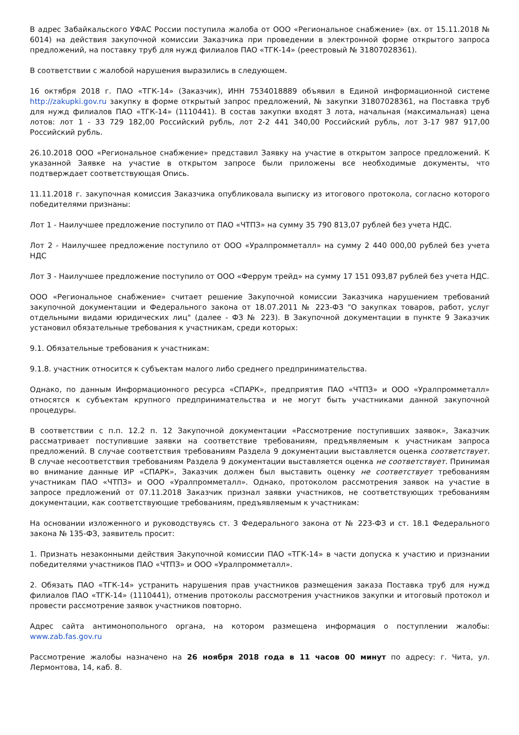В адрес Забайкальского УФАС России поступила жалоба от ООО «Региональное снабжение» (вх. от 15.11.2018 № 6014) на действия закупочной комиссии Заказчика при проведении в электронной форме открытого запроса предложений, на поставку труб для нужд филиалов ПАО «ТГК-14» (реестровый № 31807028361).
В соответствии с жалобой нарушения выразились в следующем.
16 октября 2018 г. ПАО «ТГК-14» (Заказчик), ИНН 7534018889 объявил в Единой информационной системе http://zakupki.gov.ru закупку в форме открытый запрос предложений, № закупки 31807028361, на Поставка труб для нужд филиалов ПАО «ТГК-14» (1110441). В состав закупки входят 3 лота, начальная (максимальная) цена лотов: лот 1 - 33 729 182,00 Российский рубль, лот 2-2 441 340,00 Российский рубль, лот 3-17 987 917,00 Российский рубль.
26.10.2018 ООО «Региональное снабжение» представил Заявку на участие в открытом запросе предложений. К указанной Заявке на участие в открытом запросе были приложены все необходимые документы, что подтверждает соответствующая Опись.
11.11.2018 г. закупочная комиссия Заказчика опубликовала выписку из итогового протокола, согласно которого победителями признаны:
Лот 1 - Наилучшее предложение поступило от ПАО «ЧТПЗ» на сумму 35 790 813,07 рублей без учета НДС.
Лот 2 - Наилучшее предложение поступило от ООО «Уралпромметалл» на сумму 2 440 000,00 рублей без учета НДС
Лот 3 - Наилучшее предложение поступило от ООО «Феррум трейд» на сумму 17 151 093,87 рублей без учета НДС.
ООО «Региональное снабжение» считает решение Закупочной комиссии Заказчика нарушением требований закупочной документации и Федерального закона от 18.07.2011 № 223-ФЗ "О закупках товаров, работ, услуг отдельными видами юридических лиц" (далее - ФЗ № 223). В Закупочной документации в пункте 9 Заказчик установил обязательные требования к участникам, среди которых:
9.1. Обязательные требования к участникам:
9.1.8. участник относится к субъектам малого либо среднего предпринимательства.
Однако, по данным Информационного ресурса «СПАРК», предприятия ПАО «ЧТПЗ» и ООО «Уралпромметалл» относятся к субъектам крупного предпринимательства и не могут быть участниками данной закупочной процедуры.
В соответствии с п.п. 12.2 п. 12 Закупочной документации «Рассмотрение поступивших заявок», Заказчик рассматривает поступившие заявки на соответствие требованиям, предъявляемым к участникам запроса предложений. В случае соответствия требованиям Раздела 9 документации выставляется оценка соответствует. В случае несоответствия требованиям Раздела 9 документации выставляется оценка не соответствует. Принимая во внимание данные ИР «СПАРК», Заказчик должен был выставить оценку не соответствует требованиям участникам ПАО «ЧТПЗ» и ООО «Уралпромметалл». Однако, протоколом рассмотрения заявок на участие в запросе предложений от 07.11.2018 Заказчик признал заявки участников, не соответствующих требованиям документации, как соответствующие требованиям, предъявляемым к участникам:
На основании изложенного и руководствуясь ст. 3 Федерального закона от № 223-ФЗ и ст. 18.1 Федерального закона № 135-ФЗ, заявитель просит:
1. Признать незаконными действия Закупочной комиссии ПАО «ТГК-14» в части допуска к участию и признании победителями участников ПАО «ЧТПЗ» и ООО «Уралпромметалл».
2. Обязать ПАО «ТГК-14» устранить нарушения прав участников размещения заказа Поставка труб для нужд филиалов ПАО «ТГК-14» (1110441), отменив протоколы рассмотрения участников закупки и итоговый протокол и провести рассмотрение заявок участников повторно.
Адрес сайта антимонопольного органа, на котором размещена информация о поступлении жалобы: www.zab.fas.gov.ru
Рассмотрение жалобы назначено на 26 ноября 2018 года в 11 часов 00 минут по адресу: г. Чита, ул. Лермонтова, 14, каб. 8.